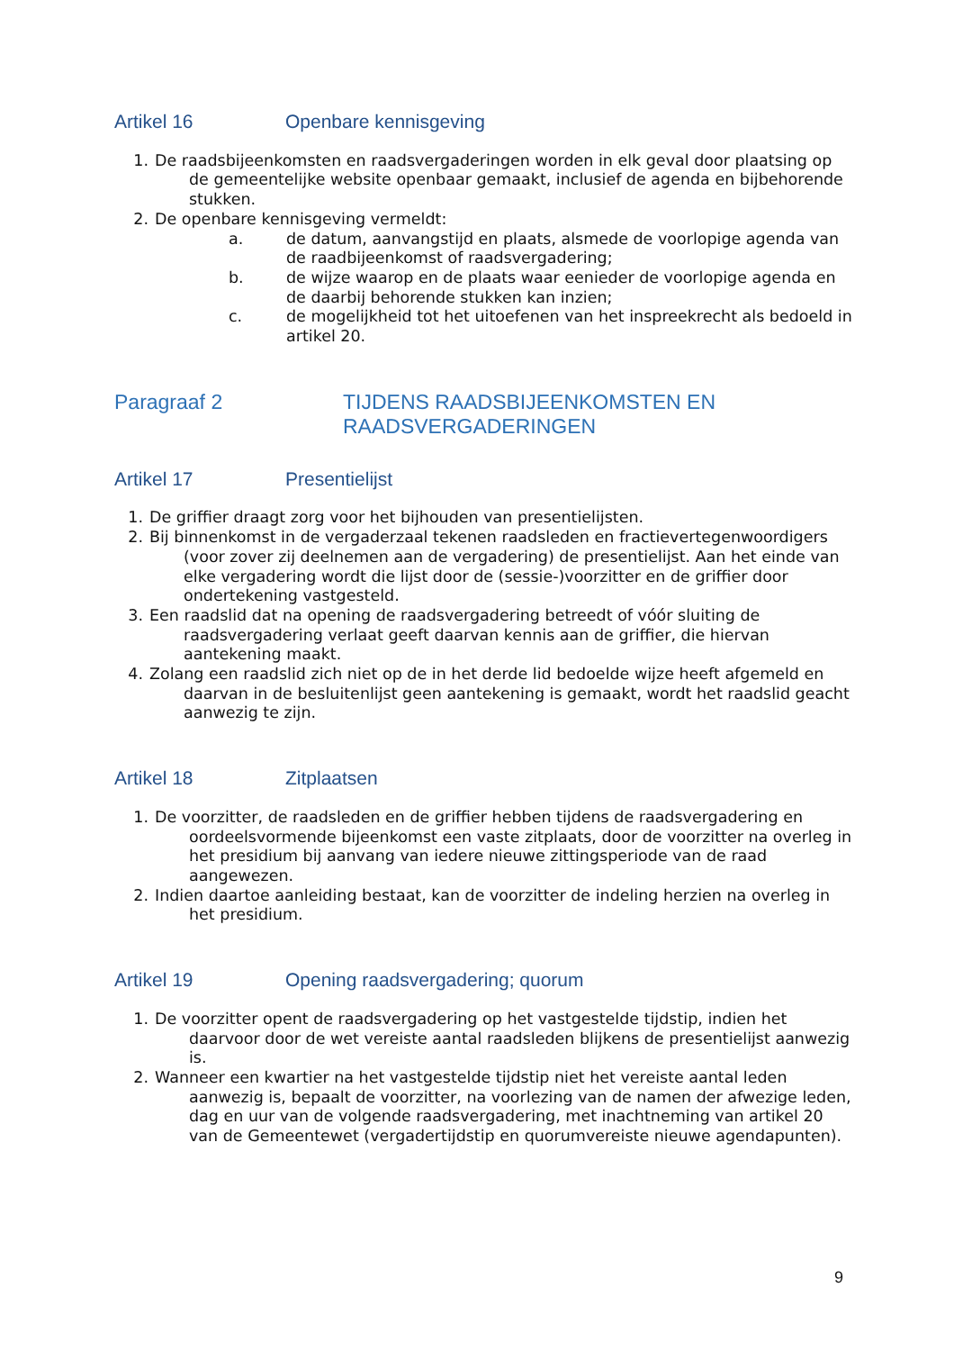Artikel 16 Openbare kennisgeving
1. De raadsbijeenkomsten en raadsvergaderingen worden in elk geval door plaatsing op de gemeentelijke website openbaar gemaakt, inclusief de agenda en bijbehorende stukken.
2. De openbare kennisgeving vermeldt:
a. de datum, aanvangstijd en plaats, alsmede de voorlopige agenda van de raadbijeenkomst of raadsvergadering;
b. de wijze waarop en de plaats waar eenieder de voorlopige agenda en de daarbij behorende stukken kan inzien;
c. de mogelijkheid tot het uitoefenen van het inspreekrecht als bedoeld in artikel 20.
Paragraaf 2 TIJDENS RAADSBIJEENKOMSTEN EN RAADSVERGADERINGEN
Artikel 17 Presentielijst
1. De griffier draagt zorg voor het bijhouden van presentielijsten.
2. Bij binnenkomst in de vergaderzaal tekenen raadsleden en fractievertegenwoordigers (voor zover zij deelnemen aan de vergadering) de presentielijst. Aan het einde van elke vergadering wordt die lijst door de (sessie-)voorzitter en de griffier door ondertekening vastgesteld.
3. Een raadslid dat na opening de raadsvergadering betreedt of vóór sluiting de raadsvergadering verlaat geeft daarvan kennis aan de griffier, die hiervan aantekening maakt.
4. Zolang een raadslid zich niet op de in het derde lid bedoelde wijze heeft afgemeld en daarvan in de besluitenlijst geen aantekening is gemaakt, wordt het raadslid geacht aanwezig te zijn.
Artikel 18 Zitplaatsen
1. De voorzitter, de raadsleden en de griffier hebben tijdens de raadsvergadering en oordeelsvormende bijeenkomst een vaste zitplaats, door de voorzitter na overleg in het presidium bij aanvang van iedere nieuwe zittingsperiode van de raad aangewezen.
2. Indien daartoe aanleiding bestaat, kan de voorzitter de indeling herzien na overleg in het presidium.
Artikel 19 Opening raadsvergadering; quorum
1. De voorzitter opent de raadsvergadering op het vastgestelde tijdstip, indien het daarvoor door de wet vereiste aantal raadsleden blijkens de presentielijst aanwezig is.
2. Wanneer een kwartier na het vastgestelde tijdstip niet het vereiste aantal leden aanwezig is, bepaalt de voorzitter, na voorlezing van de namen der afwezige leden, dag en uur van de volgende raadsvergadering, met inachtneming van artikel 20 van de Gemeentewet (vergadertijdstip en quorumvereiste nieuwe agendapunten).
9